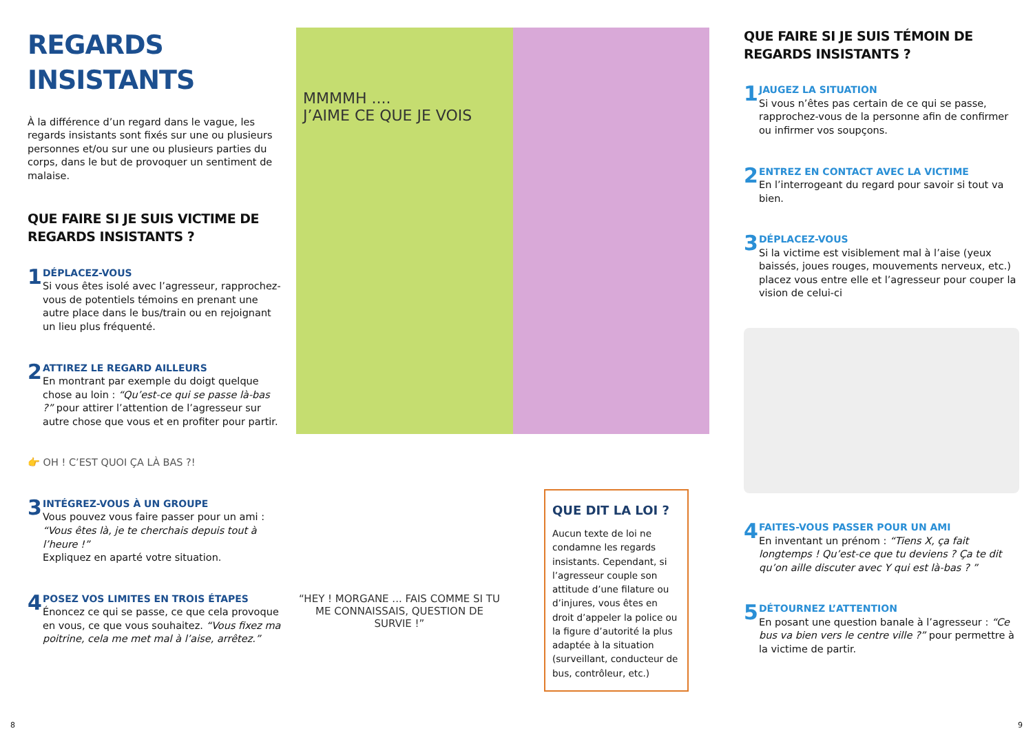REGARDS INSISTANTS
À la différence d’un regard dans le vague, les regards insistants sont fixés sur une ou plusieurs personnes et/ou sur une ou plusieurs parties du corps, dans le but de provoquer un sentiment de malaise.
QUE FAIRE SI JE SUIS VICTIME DE REGARDS INSISTANTS ?
1
DÉPLACEZ-VOUS
Si vous êtes isolé avec l’agresseur, rapprochez-vous de potentiels témoins en prenant une autre place dans le bus/train ou en rejoignant un lieu plus fréquenté.
2
ATTIREZ LE REGARD AILLEURS
En montrant par exemple du doigt quelque chose au loin : “Qu’est-ce qui se passe là-bas ?” pour attirer l’attention de l’agresseur sur autre chose que vous et en profiter pour partir.
👉 OH ! C’EST QUOI ÇA LÀ BAS ?!
3
INTÉGREZ-VOUS À UN GROUPE
Vous pouvez vous faire passer pour un ami : “Vous êtes là, je te cherchais depuis tout à l’heure !”
Expliquez en aparté votre situation.
4
POSEZ VOS LIMITES EN TROIS ÉTAPES
Énoncez ce qui se passe, ce que cela provoque en vous, ce que vous souhaitez. “Vous fixez ma poitrine, cela me met mal à l’aise, arrêtez.”
MMMMH ....
J’AIME CE QUE JE VOIS
“HEY ! MORGANE ... FAIS COMME SI TU ME CONNAISSAIS, QUESTION DE SURVIE !”
QUE DIT LA LOI ?
Aucun texte de loi ne condamne les regards insistants. Cependant, si l’agresseur couple son attitude d’une filature ou d’injures, vous êtes en droit d’appeler la police ou la figure d’autorité la plus adaptée à la situation (surveillant, conducteur de bus, contrôleur, etc.)
QUE FAIRE SI JE SUIS TÉMOIN DE REGARDS INSISTANTS ?
1
JAUGEZ LA SITUATION
Si vous n’êtes pas certain de ce qui se passe, rapprochez-vous de la personne afin de confirmer ou infirmer vos soupçons.
2
ENTREZ EN CONTACT AVEC LA VICTIME
En l’interrogeant du regard pour savoir si tout va bien.
3
DÉPLACEZ-VOUS
Si la victime est visiblement mal à l’aise (yeux baissés, joues rouges, mouvements nerveux, etc.) placez vous entre elle et l’agresseur pour couper la vision de celui-ci
4
FAITES-VOUS PASSER POUR UN AMI
En inventant un prénom : “Tiens X, ça fait longtemps ! Qu’est-ce que tu deviens ? Ça te dit qu’on aille discuter avec Y qui est là-bas ? ”
5
DÉTOURNEZ L’ATTENTION
En posant une question banale à l’agresseur : “Ce bus va bien vers le centre ville ?” pour permettre à la victime de partir.
8 9